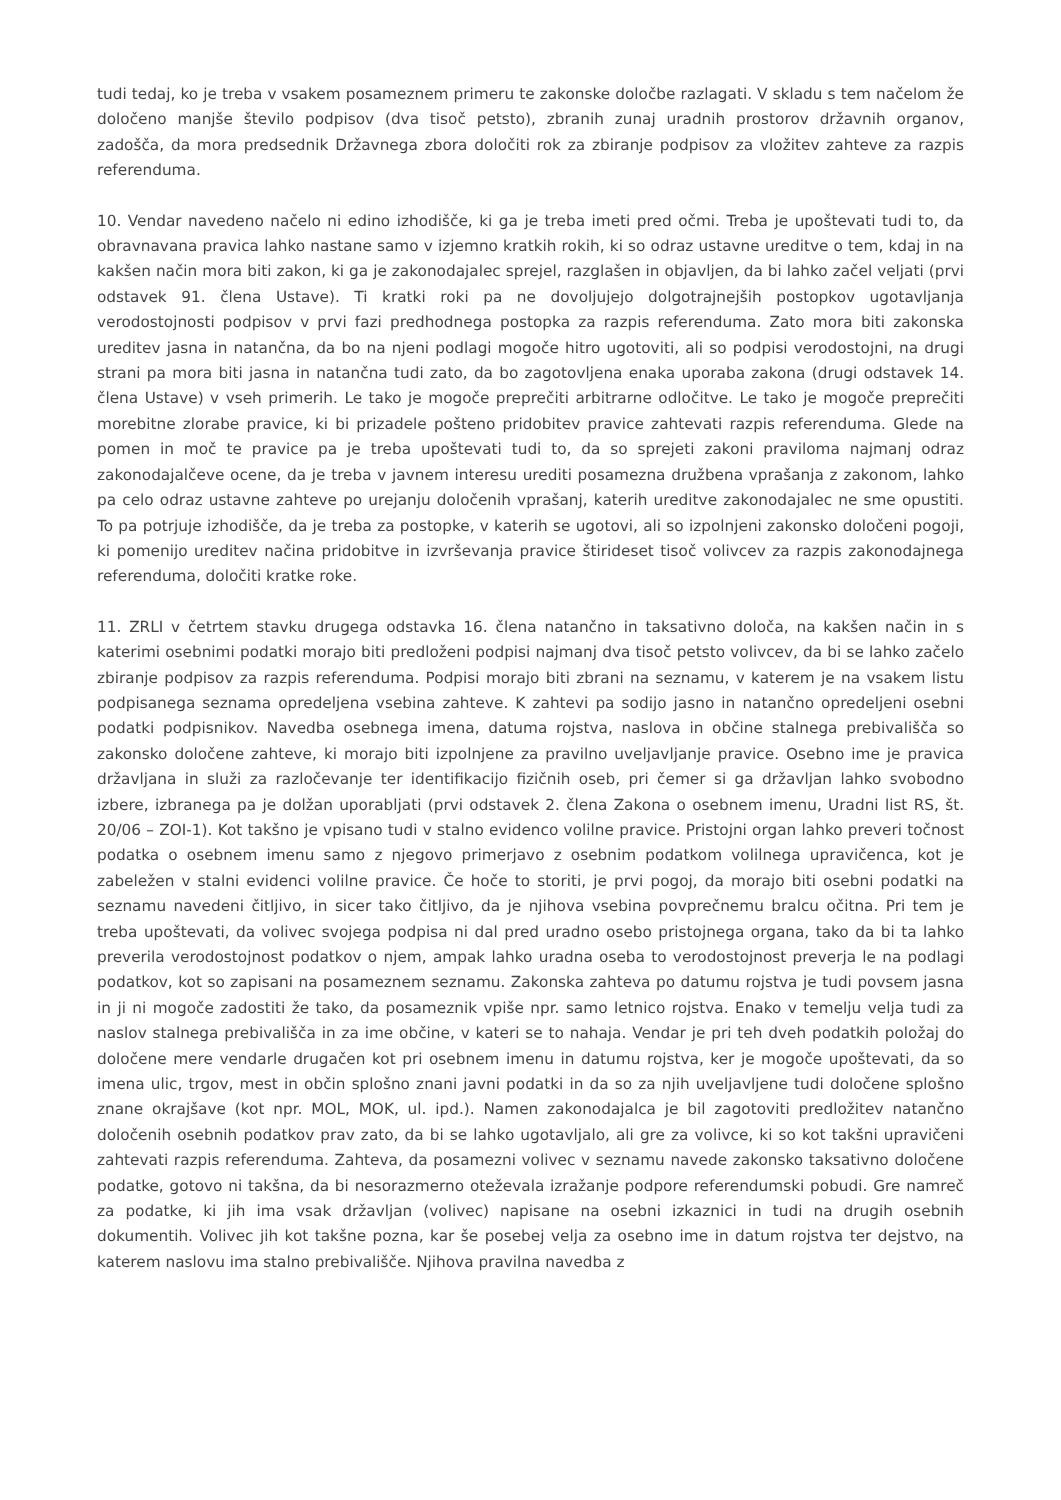tudi tedaj, ko je treba v vsakem posameznem primeru te zakonske določbe razlagati. V skladu s tem načelom že določeno manjše število podpisov (dva tisoč petsto), zbranih zunaj uradnih prostorov državnih organov, zadošča, da mora predsednik Državnega zbora določiti rok za zbiranje podpisov za vložitev zahteve za razpis referenduma.
10. Vendar navedeno načelo ni edino izhodišče, ki ga je treba imeti pred očmi. Treba je upoštevati tudi to, da obravnavana pravica lahko nastane samo v izjemno kratkih rokih, ki so odraz ustavne ureditve o tem, kdaj in na kakšen način mora biti zakon, ki ga je zakonodajalec sprejel, razglašen in objavljen, da bi lahko začel veljati (prvi odstavek 91. člena Ustave). Ti kratki roki pa ne dovoljujejo dolgotrajnejših postopkov ugotavljanja verodostojnosti podpisov v prvi fazi predhodnega postopka za razpis referenduma. Zato mora biti zakonska ureditev jasna in natančna, da bo na njeni podlagi mogoče hitro ugotoviti, ali so podpisi verodostojni, na drugi strani pa mora biti jasna in natančna tudi zato, da bo zagotovljena enaka uporaba zakona (drugi odstavek 14. člena Ustave) v vseh primerih. Le tako je mogoče preprečiti arbitrarne odločitve. Le tako je mogoče preprečiti morebitne zlorabe pravice, ki bi prizadele pošteno pridobitev pravice zahtevati razpis referenduma. Glede na pomen in moč te pravice pa je treba upoštevati tudi to, da so sprejeti zakoni praviloma najmanj odraz zakonodajalčeve ocene, da je treba v javnem interesu urediti posamezna družbena vprašanja z zakonom, lahko pa celo odraz ustavne zahteve po urejanju določenih vprašanj, katerih ureditve zakonodajalec ne sme opustiti. To pa potrjuje izhodišče, da je treba za postopke, v katerih se ugotovi, ali so izpolnjeni zakonsko določeni pogoji, ki pomenijo ureditev načina pridobitve in izvrševanja pravice štirideset tisoč volivcev za razpis zakonodajnega referenduma, določiti kratke roke.
11. ZRLI v četrtem stavku drugega odstavka 16. člena natančno in taksativno določa, na kakšen način in s katerimi osebnimi podatki morajo biti predloženi podpisi najmanj dva tisoč petsto volivcev, da bi se lahko začelo zbiranje podpisov za razpis referenduma. Podpisi morajo biti zbrani na seznamu, v katerem je na vsakem listu podpisanega seznama opredeljena vsebina zahteve. K zahtevi pa sodijo jasno in natančno opredeljeni osebni podatki podpisnikov. Navedba osebnega imena, datuma rojstva, naslova in občine stalnega prebivališča so zakonsko določene zahteve, ki morajo biti izpolnjene za pravilno uveljavljanje pravice. Osebno ime je pravica državljana in služi za razločevanje ter identifikacijo fizičnih oseb, pri čemer si ga državljan lahko svobodno izbere, izbranega pa je dolžan uporabljati (prvi odstavek 2. člena Zakona o osebnem imenu, Uradni list RS, št. 20/06 – ZOI-1). Kot takšno je vpisano tudi v stalno evidenco volilne pravice. Pristojni organ lahko preveri točnost podatka o osebnem imenu samo z njegovo primerjavo z osebnim podatkom volilnega upravičenca, kot je zabeležen v stalni evidenci volilne pravice. Če hoče to storiti, je prvi pogoj, da morajo biti osebni podatki na seznamu navedeni čitljivo, in sicer tako čitljivo, da je njihova vsebina povprečnemu bralcu očitna. Pri tem je treba upoštevati, da volivec svojega podpisa ni dal pred uradno osebo pristojnega organa, tako da bi ta lahko preverila verodostojnost podatkov o njem, ampak lahko uradna oseba to verodostojnost preverja le na podlagi podatkov, kot so zapisani na posameznem seznamu. Zakonska zahteva po datumu rojstva je tudi povsem jasna in ji ni mogoče zadostiti že tako, da posameznik vpiše npr. samo letnico rojstva. Enako v temelju velja tudi za naslov stalnega prebivališča in za ime občine, v kateri se to nahaja. Vendar je pri teh dveh podatkih položaj do določene mere vendarle drugačen kot pri osebnem imenu in datumu rojstva, ker je mogoče upoštevati, da so imena ulic, trgov, mest in občin splošno znani javni podatki in da so za njih uveljavljene tudi določene splošno znane okrajšave (kot npr. MOL, MOK, ul. ipd.). Namen zakonodajalca je bil zagotoviti predložitev natančno določenih osebnih podatkov prav zato, da bi se lahko ugotavljalo, ali gre za volivce, ki so kot takšni upravičeni zahtevati razpis referenduma. Zahteva, da posamezni volivec v seznamu navede zakonsko taksativno določene podatke, gotovo ni takšna, da bi nesorazmerno oteževala izražanje podpore referendumski pobudi. Gre namreč za podatke, ki jih ima vsak državljan (volivec) napisane na osebni izkaznici in tudi na drugih osebnih dokumentih. Volivec jih kot takšne pozna, kar še posebej velja za osebno ime in datum rojstva ter dejstvo, na katerem naslovu ima stalno prebivališče. Njihova pravilna navedba z